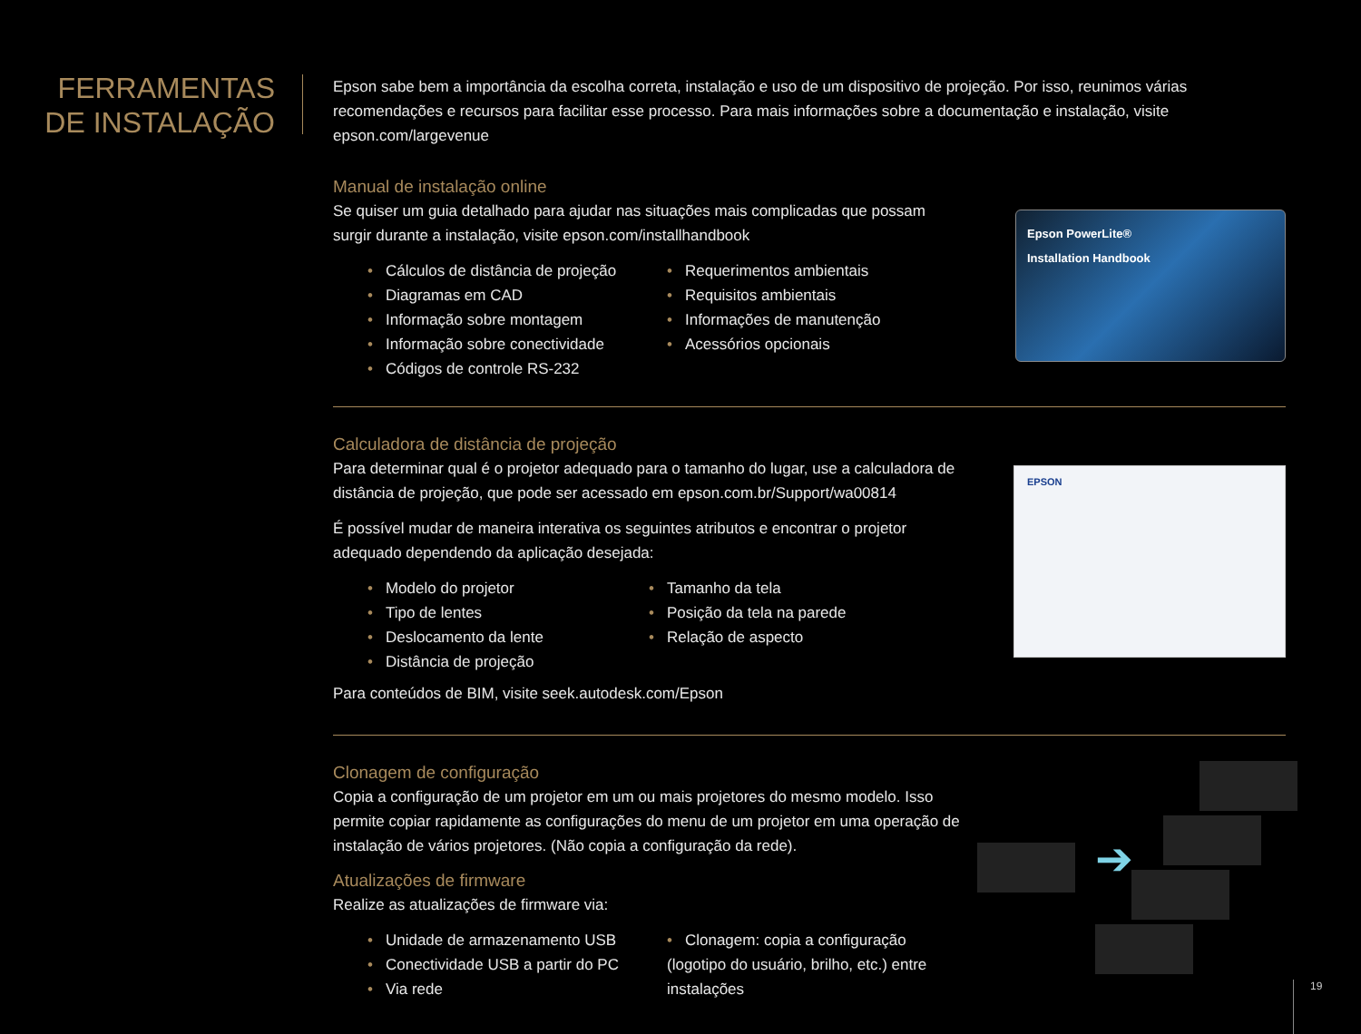FERRAMENTAS DE INSTALAÇÃO
Epson sabe bem a importância da escolha correta, instalação e uso de um dispositivo de projeção. Por isso, reunimos várias recomendações e recursos para facilitar esse processo. Para mais informações sobre a documentação e instalação, visite epson.com/largevenue
Manual de instalação online
Se quiser um guia detalhado para ajudar nas situações mais complicadas que possam surgir durante a instalação, visite epson.com/installhandbook
• Cálculos de distância de projeção
• Diagramas em CAD
• Informação sobre montagem
• Informação sobre conectividade
• Códigos de controle RS-232
• Requerimentos ambientais
• Requisitos ambientais
• Informações de manutenção
• Acessórios opcionais
Epson PowerLite®
Installation Handbook
Calculadora de distância de projeção
Para determinar qual é o projetor adequado para o tamanho do lugar, use a calculadora de distância de projeção, que pode ser acessado em epson.com.br/Support/wa00814
É possível mudar de maneira interativa os seguintes atributos e encontrar o projetor adequado dependendo da aplicação desejada:
• Modelo do projetor
• Tipo de lentes
• Deslocamento da lente
• Distância de projeção
• Tamanho da tela
• Posição da tela na parede
• Relação de aspecto
Para conteúdos de BIM, visite seek.autodesk.com/Epson
EPSON
Clonagem de configuração
Copia a configuração de um projetor em um ou mais projetores do mesmo modelo. Isso permite copiar rapidamente as configurações do menu de um projetor em uma operação de instalação de vários projetores. (Não copia a configuração da rede).
Atualizações de firmware
Realize as atualizações de firmware via:
• Unidade de armazenamento USB
• Conectividade USB a partir do PC
• Via rede
• Clonagem: copia a configuração (logotipo do usuário, brilho, etc.) entre instalações
➔
19